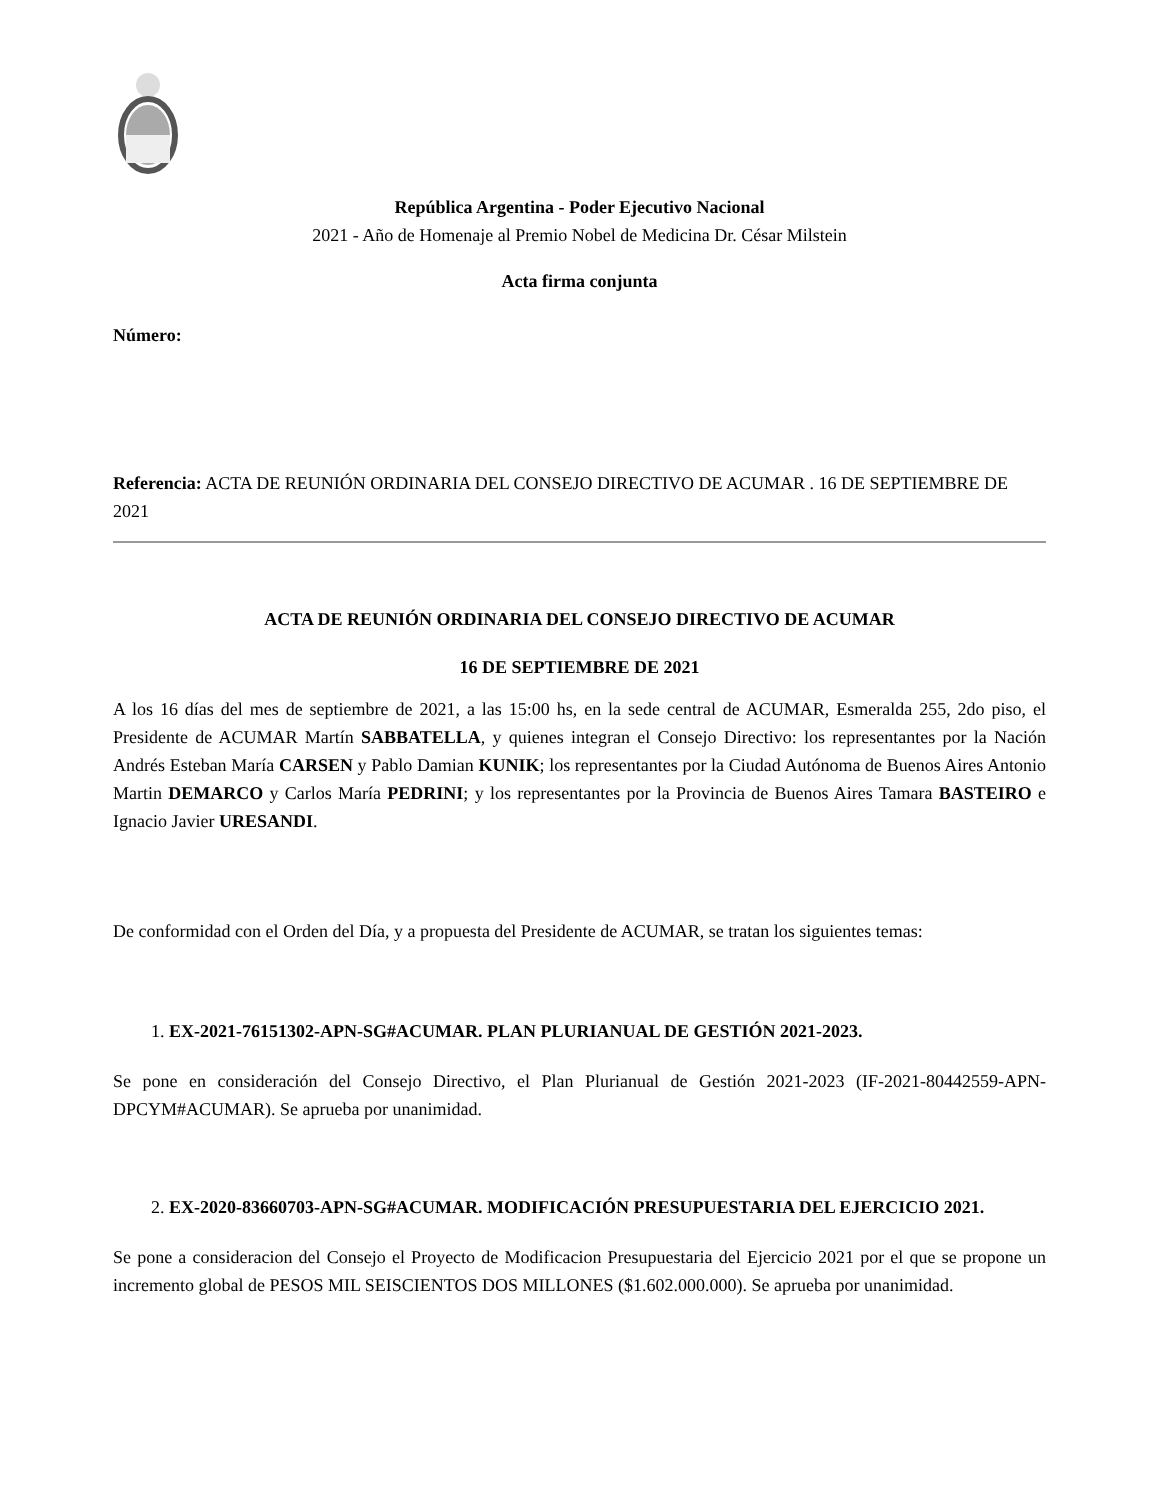República Argentina - Poder Ejecutivo Nacional
2021 - Año de Homenaje al Premio Nobel de Medicina Dr. César Milstein
Acta firma conjunta
Número:
Referencia: ACTA DE REUNIÓN ORDINARIA DEL CONSEJO DIRECTIVO DE ACUMAR . 16 DE SEPTIEMBRE DE 2021
ACTA DE REUNIÓN ORDINARIA DEL CONSEJO DIRECTIVO DE ACUMAR
16 DE SEPTIEMBRE DE 2021
A los 16 días del mes de septiembre de 2021, a las 15:00 hs, en la sede central de ACUMAR, Esmeralda 255, 2do piso, el Presidente de ACUMAR Martín SABBATELLA, y quienes integran el Consejo Directivo: los representantes por la Nación Andrés Esteban María CARSEN y Pablo Damian KUNIK; los representantes por la Ciudad Autónoma de Buenos Aires Antonio Martin DEMARCO y Carlos María PEDRINI; y los representantes por la Provincia de Buenos Aires Tamara BASTEIRO e Ignacio Javier URESANDI.
De conformidad con el Orden del Día, y a propuesta del Presidente de ACUMAR, se tratan los siguientes temas:
1. EX-2021-76151302-APN-SG#ACUMAR. PLAN PLURIANUAL DE GESTIÓN 2021-2023.
Se pone en consideración del Consejo Directivo, el Plan Plurianual de Gestión 2021-2023 (IF-2021-80442559-APN-DPCYM#ACUMAR). Se aprueba por unanimidad.
2. EX-2020-83660703-APN-SG#ACUMAR. MODIFICACIÓN PRESUPUESTARIA DEL EJERCICIO 2021.
Se pone a consideracion del Consejo el Proyecto de Modificacion Presupuestaria del Ejercicio 2021 por el que se propone un incremento global de PESOS MIL SEISCIENTOS DOS MILLONES ($1.602.000.000). Se aprueba por unanimidad.